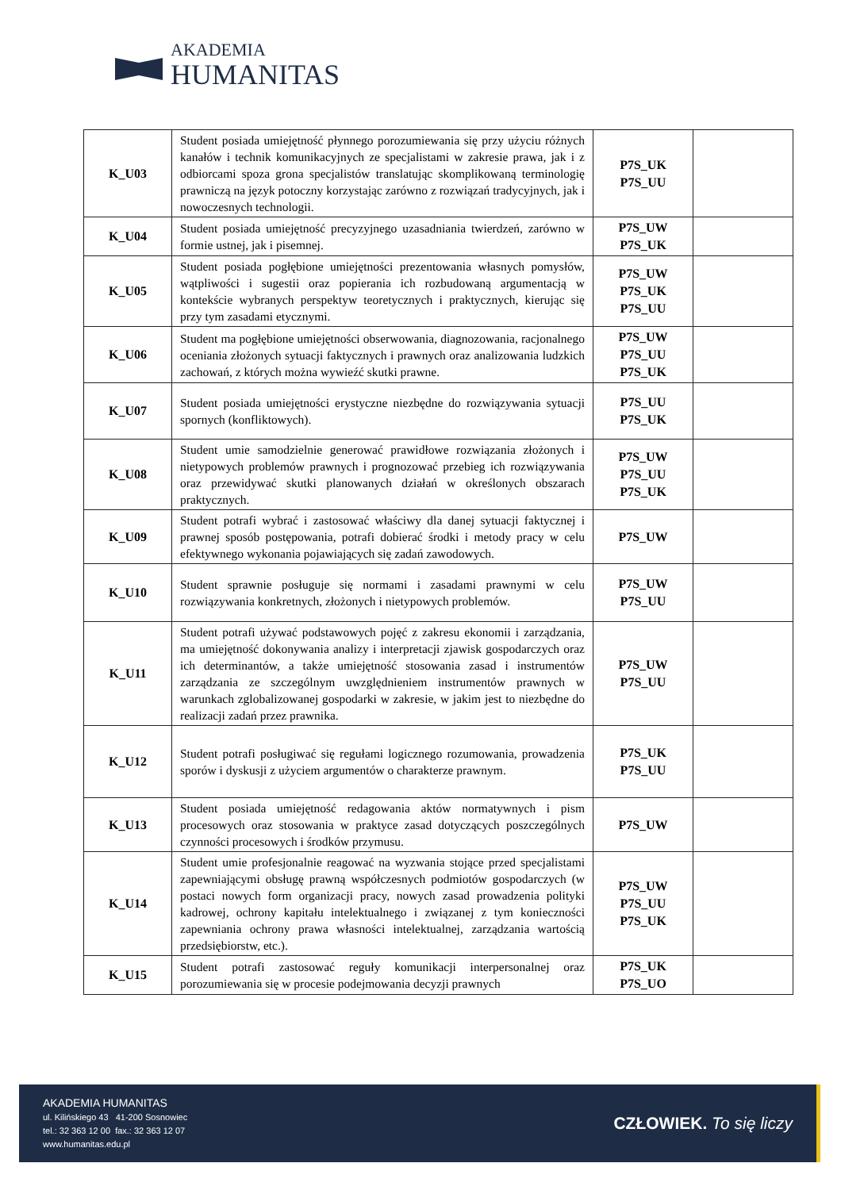AKADEMIA
HUMANITAS
| K_U03 | Student posiada umiejętność płynnego porozumiewania się przy użyciu różnych kanałów i technik komunikacyjnych ze specjalistami w zakresie prawa, jak i z odbiorcami spoza grona specjalistów translatując skomplikowaną terminologię prawniczą na język potoczny korzystając zarówno z rozwiązań tradycyjnych, jak i nowoczesnych technologii. | P7S_UK P7S_UU | |
| K_U04 | Student posiada umiejętność precyzyjnego uzasadniania twierdzeń, zarówno w formie ustnej, jak i pisemnej. | P7S_UW P7S_UK | |
| K_U05 | Student posiada pogłębione umiejętności prezentowania własnych pomysłów, wątpliwości i sugestii oraz popierania ich rozbudowaną argumentacją w kontekście wybranych perspektyw teoretycznych i praktycznych, kierując się przy tym zasadami etycznymi. | P7S_UW P7S_UK P7S_UU | |
| K_U06 | Student ma pogłębione umiejętności obserwowania, diagnozowania, racjonalnego oceniania złożonych sytuacji faktycznych i prawnych oraz analizowania ludzkich zachowań, z których można wywieźć skutki prawne. | P7S_UW P7S_UU P7S_UK | |
| K_U07 | Student posiada umiejętności erystyczne niezbędne do rozwiązywania sytuacji spornych (konfliktowych). | P7S_UU P7S_UK | |
| K_U08 | Student umie samodzielnie generować prawidłowe rozwiązania złożonych i nietypowych problemów prawnych i prognozować przebieg ich rozwiązywania oraz przewidywać skutki planowanych działań w określonych obszarach praktycznych. | P7S_UW P7S_UU P7S_UK | |
| K_U09 | Student potrafi wybrać i zastosować właściwy dla danej sytuacji faktycznej i prawnej sposób postępowania, potrafi dobierać środki i metody pracy w celu efektywnego wykonania pojawiających się zadań zawodowych. | P7S_UW | |
| K_U10 | Student sprawnie posługuje się normami i zasadami prawnymi w celu rozwiązywania konkretnych, złożonych i nietypowych problemów. | P7S_UW P7S_UU | |
| K_U11 | Student potrafi używać podstawowych pojęć z zakresu ekonomii i zarządzania, ma umiejętność dokonywania analizy i interpretacji zjawisk gospodarczych oraz ich determinantów, a także umiejętność stosowania zasad i instrumentów zarządzania ze szczególnym uwzględnieniem instrumentów prawnych w warunkach zglobalizowanej gospodarki w zakresie, w jakim jest to niezbędne do realizacji zadań przez prawnika. | P7S_UW P7S_UU | |
| K_U12 | Student potrafi posługiwać się regułami logicznego rozumowania, prowadzenia sporów i dyskusji z użyciem argumentów o charakterze prawnym. | P7S_UK P7S_UU | |
| K_U13 | Student posiada umiejętność redagowania aktów normatywnych i pism procesowych oraz stosowania w praktyce zasad dotyczących poszczególnych czynności procesowych i środków przymusu. | P7S_UW | |
| K_U14 | Student umie profesjonalnie reagować na wyzwania stojące przed specjalistami zapewniającymi obsługę prawną współczesnych podmiotów gospodarczych (w postaci nowych form organizacji pracy, nowych zasad prowadzenia polityki kadrowej, ochrony kapitału intelektualnego i związanej z tym konieczności zapewniania ochrony prawa własności intelektualnej, zarządzania wartością przedsiębiorstw, etc.). | P7S_UW P7S_UU P7S_UK | |
| K_U15 | Student potrafi zastosować reguły komunikacji interpersonalnej oraz porozumiewania się w procesie podejmowania decyzji prawnych | P7S_UK P7S_UO | |
AKADEMIA HUMANITAS
ul. Kilińskiego 43 41-200 Sosnowiec
tel.: 32 363 12 00 fax.: 32 363 12 07
www.humanitas.edu.pl
CZŁOWIEK. To się liczy